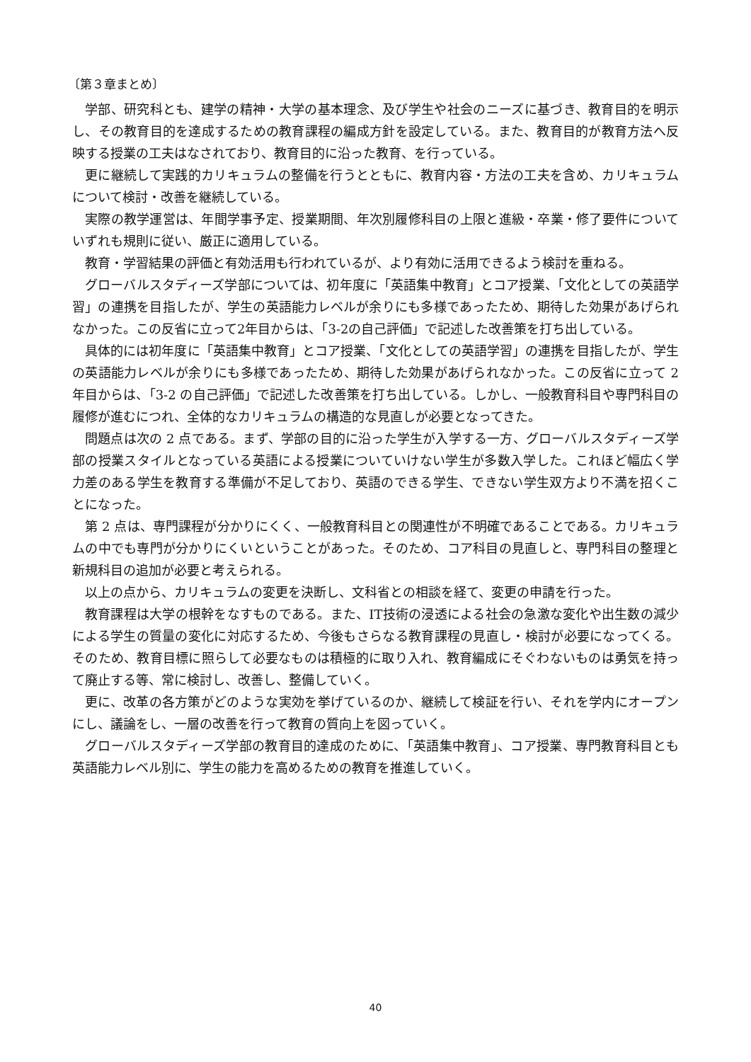〔第３章まとめ〕
学部、研究科とも、建学の精神・大学の基本理念、及び学生や社会のニーズに基づき、教育目的を明示し、その教育目的を達成するための教育課程の編成方針を設定している。また、教育目的が教育方法へ反映する授業の工夫はなされており、教育目的に沿った教育、を行っている。
更に継続して実践的カリキュラムの整備を行うとともに、教育内容・方法の工夫を含め、カリキュラムについて検討・改善を継続している。
実際の教学運営は、年間学事予定、授業期間、年次別履修科目の上限と進級・卒業・修了要件についていずれも規則に従い、厳正に適用している。
教育・学習結果の評価と有効活用も行われているが、より有効に活用できるよう検討を重ねる。
グローバルスタディーズ学部については、初年度に「英語集中教育」とコア授業、「文化としての英語学習」の連携を目指したが、学生の英語能力レベルが余りにも多様であったため、期待した効果があげられなかった。この反省に立って2年目からは、「3-2の自己評価」で記述した改善策を打ち出している。
具体的には初年度に「英語集中教育」とコア授業、「文化としての英語学習」の連携を目指したが、学生の英語能力レベルが余りにも多様であったため、期待した効果があげられなかった。この反省に立って 2 年目からは、「3-2 の自己評価」で記述した改善策を打ち出している。しかし、一般教育科目や専門科目の履修が進むにつれ、全体的なカリキュラムの構造的な見直しが必要となってきた。
問題点は次の 2 点である。まず、学部の目的に沿った学生が入学する一方、グローバルスタディーズ学部の授業スタイルとなっている英語による授業についていけない学生が多数入学した。これほど幅広く学力差のある学生を教育する準備が不足しており、英語のできる学生、できない学生双方より不満を招くことになった。
第 2 点は、専門課程が分かりにくく、一般教育科目との関連性が不明確であることである。カリキュラムの中でも専門が分かりにくいということがあった。そのため、コア科目の見直しと、専門科目の整理と新規科目の追加が必要と考えられる。
以上の点から、カリキュラムの変更を決断し、文科省との相談を経て、変更の申請を行った。
教育課程は大学の根幹をなすものである。また、IT技術の浸透による社会の急激な変化や出生数の減少による学生の質量の変化に対応するため、今後もさらなる教育課程の見直し・検討が必要になってくる。そのため、教育目標に照らして必要なものは積極的に取り入れ、教育編成にそぐわないものは勇気を持って廃止する等、常に検討し、改善し、整備していく。
更に、改革の各方策がどのような実効を挙げているのか、継続して検証を行い、それを学内にオープンにし、議論をし、一層の改善を行って教育の質向上を図っていく。
グローバルスタディーズ学部の教育目的達成のために、「英語集中教育」、コア授業、専門教育科目とも英語能力レベル別に、学生の能力を高めるための教育を推進していく。
40